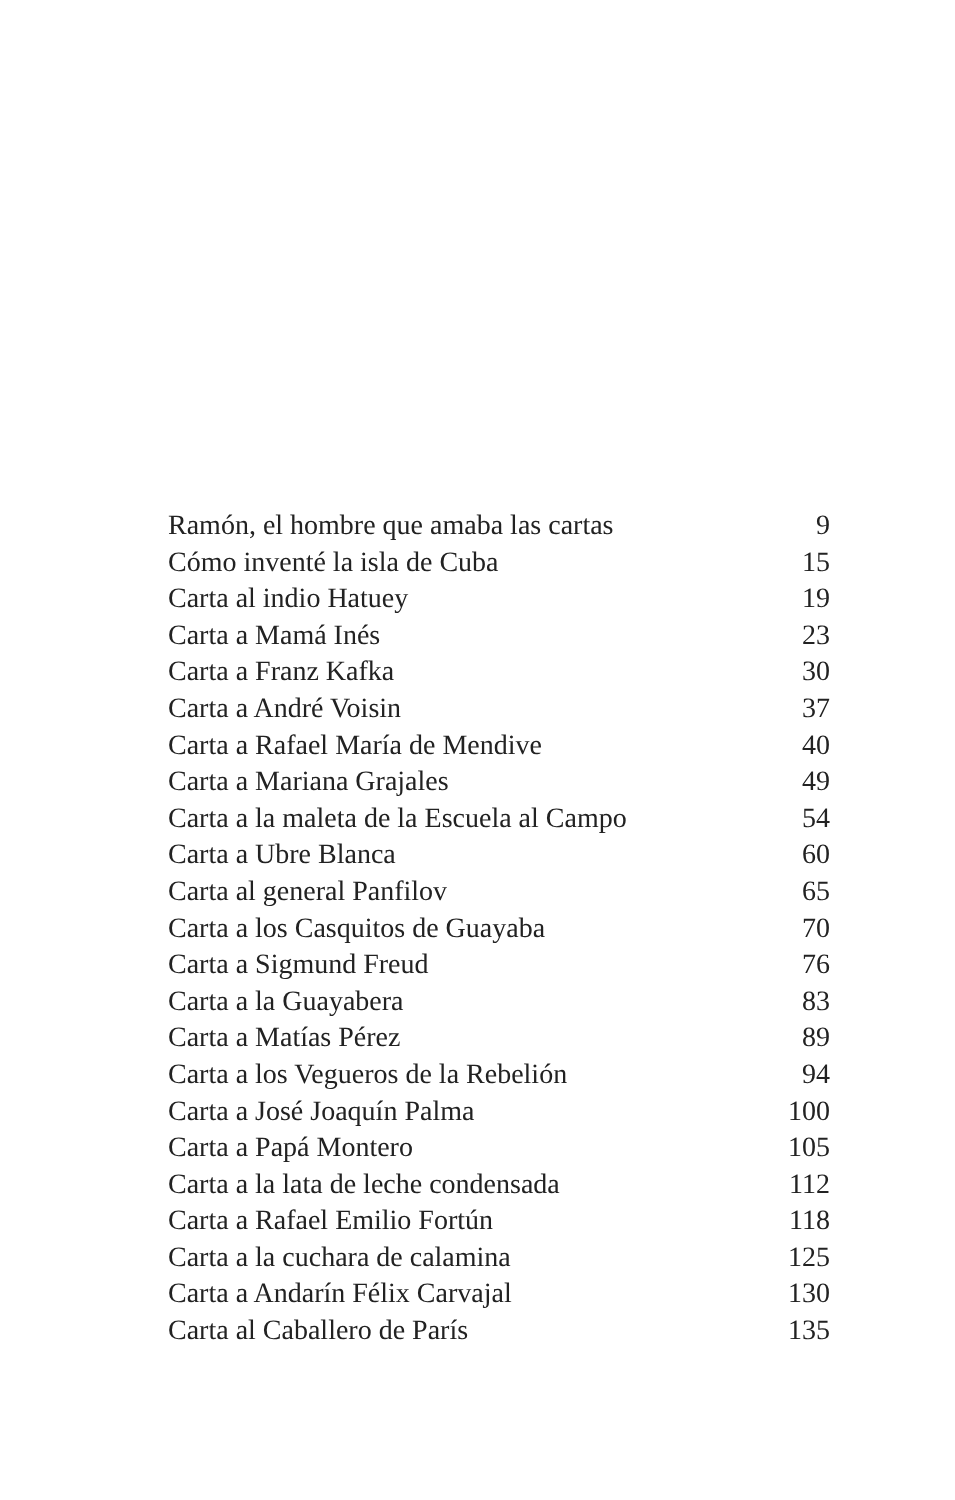Ramón, el hombre que amaba las cartas 9
Cómo inventé la isla de Cuba 15
Carta al indio Hatuey 19
Carta a Mamá Inés 23
Carta a Franz Kafka 30
Carta a André Voisin 37
Carta a Rafael María de Mendive 40
Carta a Mariana Grajales 49
Carta a la maleta de la Escuela al Campo 54
Carta a Ubre Blanca 60
Carta al general Panfilov 65
Carta a los Casquitos de Guayaba 70
Carta a Sigmund Freud 76
Carta a la Guayabera 83
Carta a Matías Pérez 89
Carta a los Vegueros de la Rebelión 94
Carta a José Joaquín Palma 100
Carta a Papá Montero 105
Carta a la lata de leche condensada 112
Carta a Rafael Emilio Fortún 118
Carta a la cuchara de calamina 125
Carta a Andarín Félix Carvajal 130
Carta al Caballero de París 135